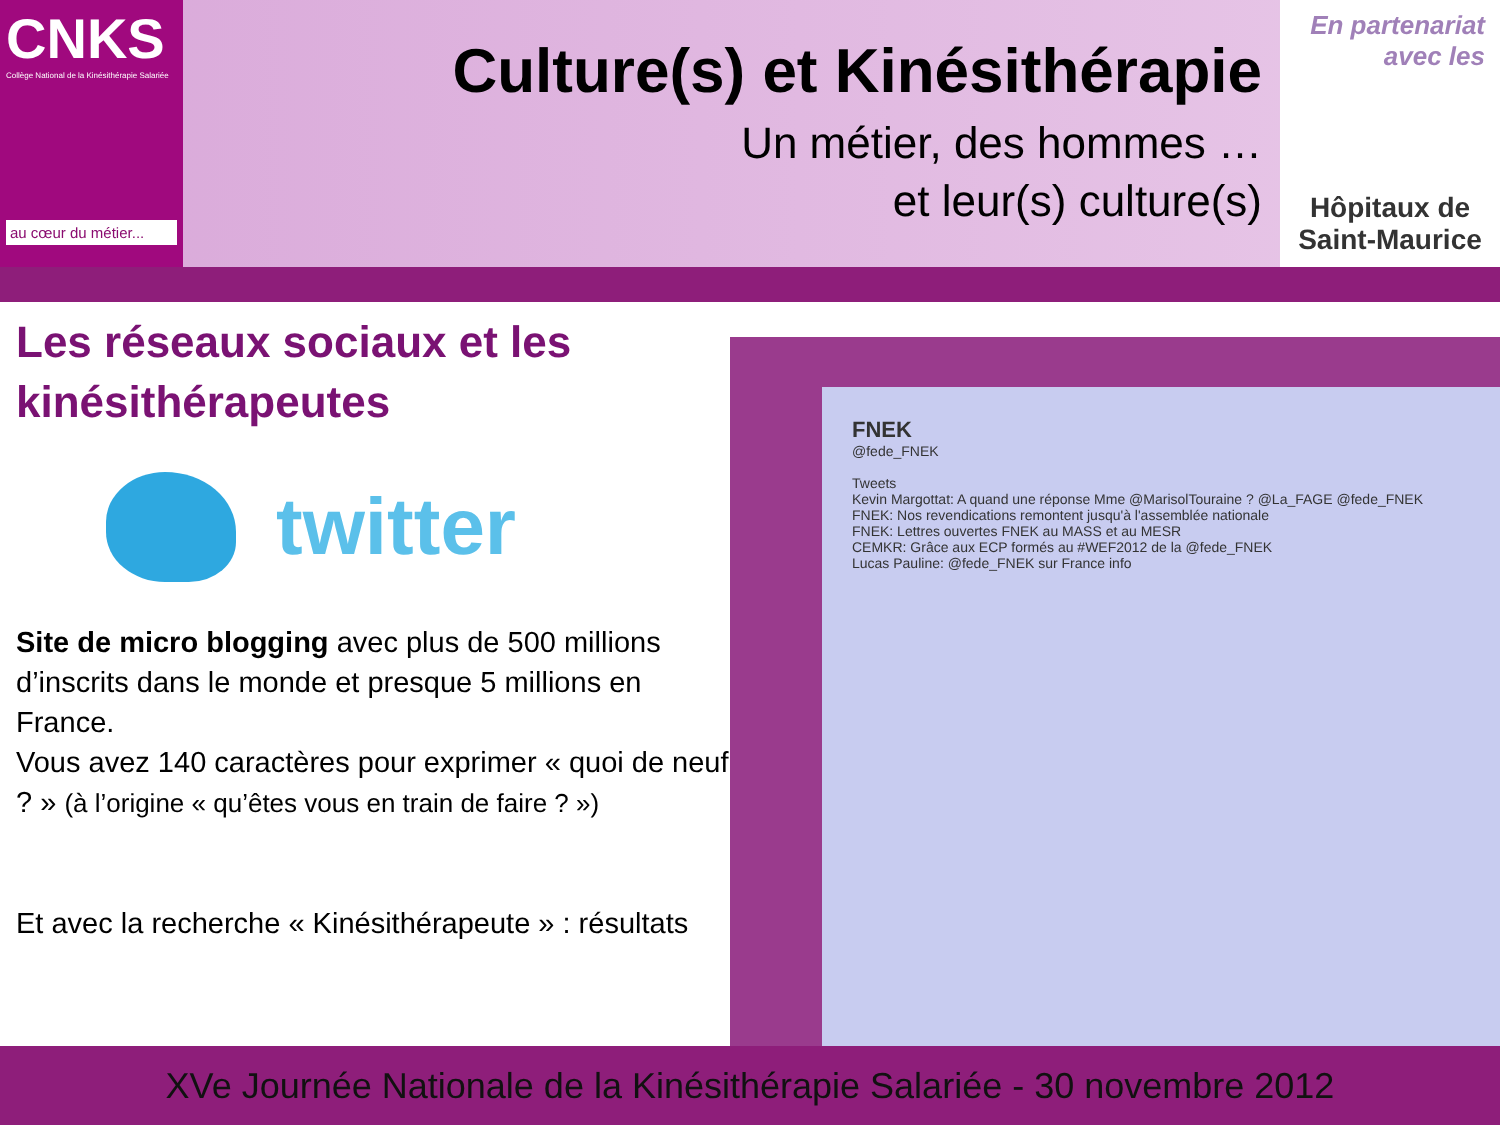CNKS
Collège National de la Kinésithérapie Salariée
au cœur du métier...
Culture(s) et Kinésithérapie
Un métier, des hommes …
et leur(s) culture(s)
En partenariat
avec les
Hôpitaux de
Saint-Maurice
Les réseaux sociaux et les kinésithérapeutes
twitter
Site de micro blogging avec plus de 500 millions d’inscrits dans le monde et presque 5 millions en France.
Vous avez 140 caractères pour exprimer « quoi de neuf ? » (à l’origine « qu’êtes vous en train de faire ? »)
Et avec la recherche « Kinésithérapeute » : résultats
FNEK
@fede_FNEK
Tweets
Kevin Margottat: A quand une réponse Mme @MarisolTouraine ? @La_FAGE @fede_FNEK
FNEK: Nos revendications remontent jusqu'à l'assemblée nationale
FNEK: Lettres ouvertes FNEK au MASS et au MESR
CEMKR: Grâce aux ECP formés au #WEF2012 de la @fede_FNEK
Lucas Pauline: @fede_FNEK sur France info
XVe Journée Nationale de la Kinésithérapie Salariée - 30 novembre 2012